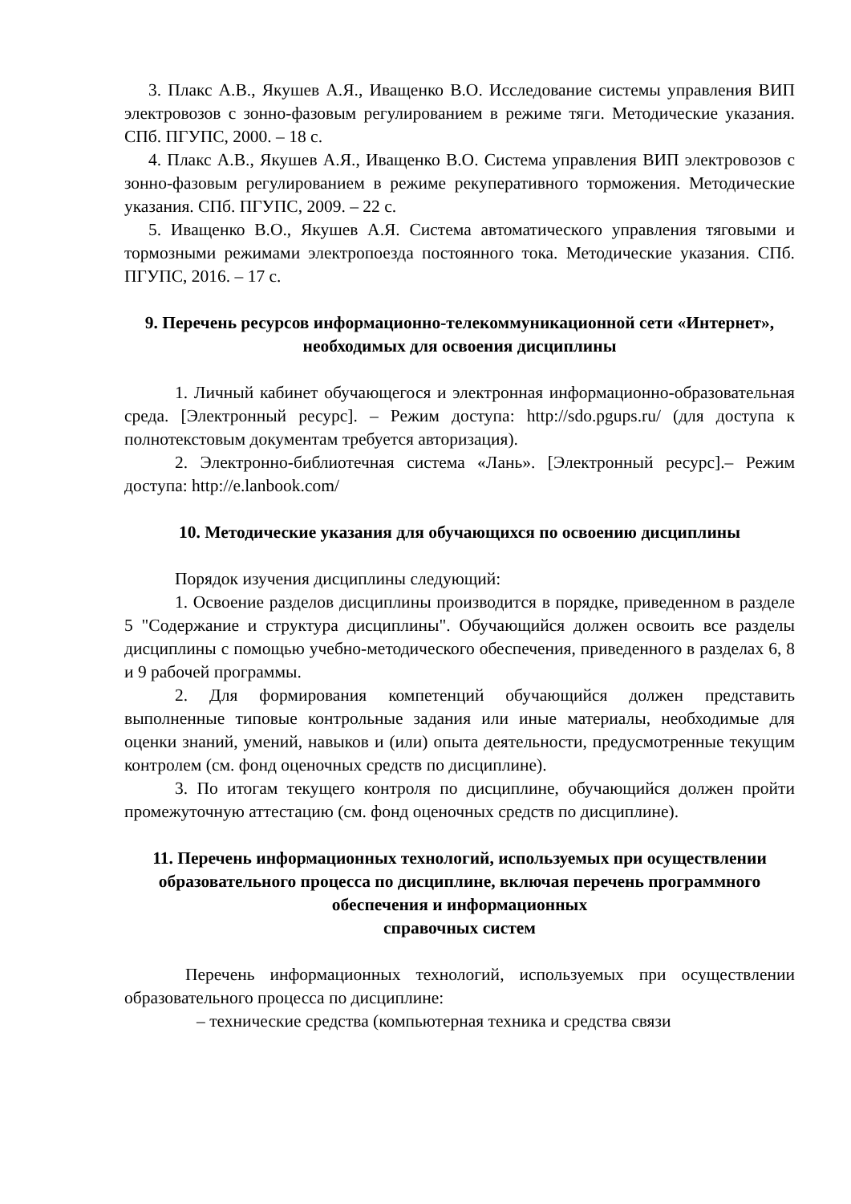3. Плакс А.В., Якушев А.Я., Иващенко В.О. Исследование системы управления ВИП электровозов с зонно-фазовым регулированием в режиме тяги. Методические указания. СПб. ПГУПС, 2000. – 18 с.
4. Плакс А.В., Якушев А.Я., Иващенко В.О. Система управления ВИП электровозов с зонно-фазовым регулированием в режиме рекуперативного торможения. Методические указания. СПб. ПГУПС, 2009. – 22 с.
5. Иващенко В.О., Якушев А.Я. Система автоматического управления тяговыми и тормозными режимами электропоезда постоянного тока. Методические указания. СПб. ПГУПС, 2016. – 17 с.
9. Перечень ресурсов информационно-телекоммуникационной сети «Интернет», необходимых для освоения дисциплины
1. Личный кабинет обучающегося и электронная информационно-образовательная среда. [Электронный ресурс]. – Режим доступа: http://sdo.pgups.ru/ (для доступа к полнотекстовым документам требуется авторизация).
2. Электронно-библиотечная система «Лань». [Электронный ресурс].– Режим доступа: http://e.lanbook.com/
10. Методические указания для обучающихся по освоению дисциплины
Порядок изучения дисциплины следующий:
1. Освоение разделов дисциплины производится в порядке, приведенном в разделе 5 "Содержание и структура дисциплины". Обучающийся должен освоить все разделы дисциплины с помощью учебно-методического обеспечения, приведенного в разделах 6, 8 и 9 рабочей программы.
2. Для формирования компетенций обучающийся должен представить выполненные типовые контрольные задания или иные материалы, необходимые для оценки знаний, умений, навыков и (или) опыта деятельности, предусмотренные текущим контролем (см. фонд оценочных средств по дисциплине).
3. По итогам текущего контроля по дисциплине, обучающийся должен пройти промежуточную аттестацию (см. фонд оценочных средств по дисциплине).
11. Перечень информационных технологий, используемых при осуществлении образовательного процесса по дисциплине, включая перечень программного обеспечения и информационных
справочных систем
Перечень информационных технологий, используемых при осуществлении образовательного процесса по дисциплине:
– технические средства (компьютерная техника и средства связи